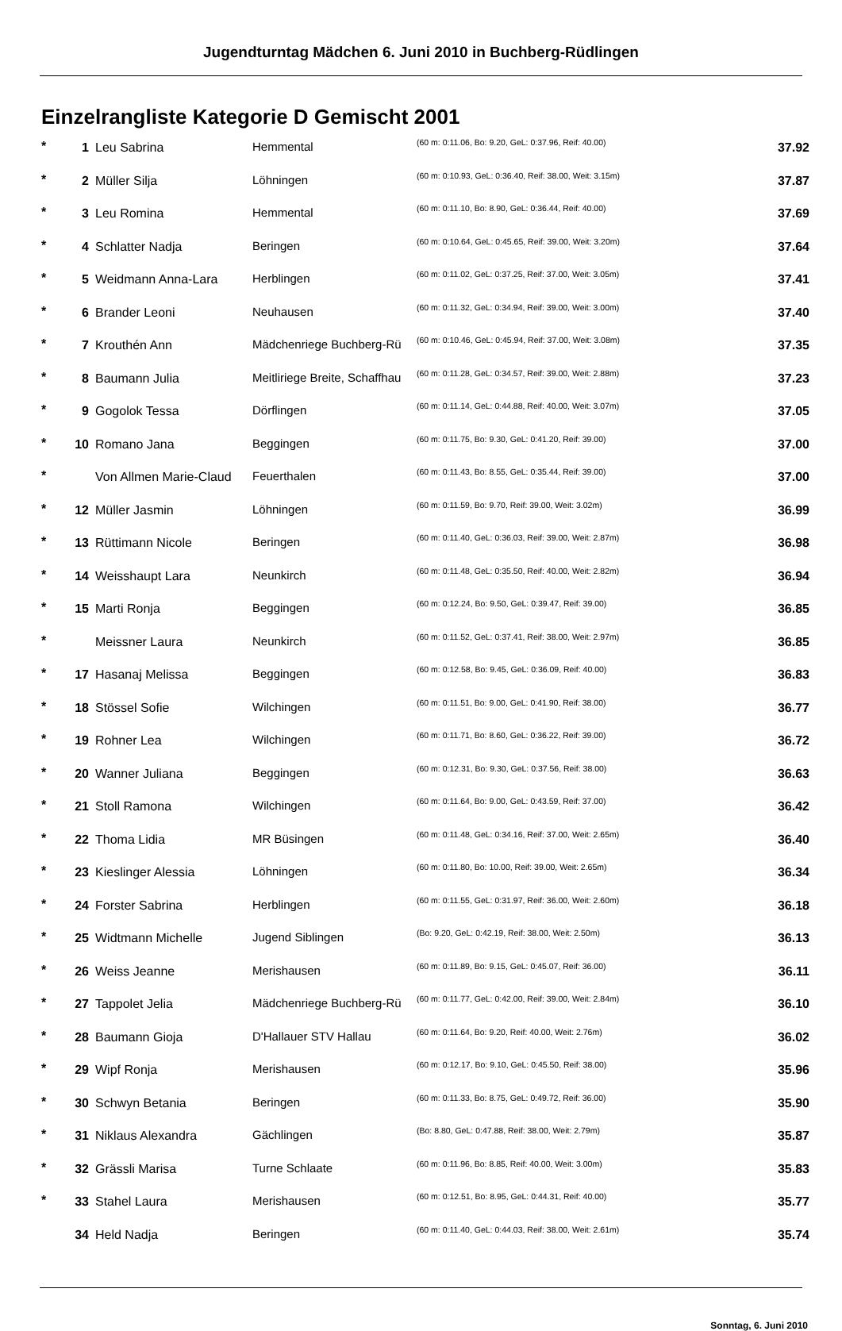Jugendturntag Mädchen 6. Juni 2010 in Buchberg-Rüdlingen
Einzelrangliste Kategorie D Gemischt 2001
| * | 1 | Leu Sabrina | Hemmental | (60 m: 0:11.06, Bo: 9.20, GeL: 0:37.96, Reif: 40.00) | 37.92 |
| * | 2 | Müller Silja | Löhningen | (60 m: 0:10.93, GeL: 0:36.40, Reif: 38.00, Weit: 3.15m) | 37.87 |
| * | 3 | Leu Romina | Hemmental | (60 m: 0:11.10, Bo: 8.90, GeL: 0:36.44, Reif: 40.00) | 37.69 |
| * | 4 | Schlatter Nadja | Beringen | (60 m: 0:10.64, GeL: 0:45.65, Reif: 39.00, Weit: 3.20m) | 37.64 |
| * | 5 | Weidmann Anna-Lara | Herblingen | (60 m: 0:11.02, GeL: 0:37.25, Reif: 37.00, Weit: 3.05m) | 37.41 |
| * | 6 | Brander Leoni | Neuhausen | (60 m: 0:11.32, GeL: 0:34.94, Reif: 39.00, Weit: 3.00m) | 37.40 |
| * | 7 | Krouthén Ann | Mädchenriege Buchberg-Rü | (60 m: 0:10.46, GeL: 0:45.94, Reif: 37.00, Weit: 3.08m) | 37.35 |
| * | 8 | Baumann Julia | Meitliriege Breite, Schaffhau | (60 m: 0:11.28, GeL: 0:34.57, Reif: 39.00, Weit: 2.88m) | 37.23 |
| * | 9 | Gogolok Tessa | Dörflingen | (60 m: 0:11.14, GeL: 0:44.88, Reif: 40.00, Weit: 3.07m) | 37.05 |
| * | 10 | Romano Jana | Beggingen | (60 m: 0:11.75, Bo: 9.30, GeL: 0:41.20, Reif: 39.00) | 37.00 |
| * | | Von Allmen Marie-Claud | Feuerthalen | (60 m: 0:11.43, Bo: 8.55, GeL: 0:35.44, Reif: 39.00) | 37.00 |
| * | 12 | Müller Jasmin | Löhningen | (60 m: 0:11.59, Bo: 9.70, Reif: 39.00, Weit: 3.02m) | 36.99 |
| * | 13 | Rüttimann Nicole | Beringen | (60 m: 0:11.40, GeL: 0:36.03, Reif: 39.00, Weit: 2.87m) | 36.98 |
| * | 14 | Weisshaupt Lara | Neunkirch | (60 m: 0:11.48, GeL: 0:35.50, Reif: 40.00, Weit: 2.82m) | 36.94 |
| * | 15 | Marti Ronja | Beggingen | (60 m: 0:12.24, Bo: 9.50, GeL: 0:39.47, Reif: 39.00) | 36.85 |
| * | | Meissner Laura | Neunkirch | (60 m: 0:11.52, GeL: 0:37.41, Reif: 38.00, Weit: 2.97m) | 36.85 |
| * | 17 | Hasanaj Melissa | Beggingen | (60 m: 0:12.58, Bo: 9.45, GeL: 0:36.09, Reif: 40.00) | 36.83 |
| * | 18 | Stössel Sofie | Wilchingen | (60 m: 0:11.51, Bo: 9.00, GeL: 0:41.90, Reif: 38.00) | 36.77 |
| * | 19 | Rohner Lea | Wilchingen | (60 m: 0:11.71, Bo: 8.60, GeL: 0:36.22, Reif: 39.00) | 36.72 |
| * | 20 | Wanner Juliana | Beggingen | (60 m: 0:12.31, Bo: 9.30, GeL: 0:37.56, Reif: 38.00) | 36.63 |
| * | 21 | Stoll Ramona | Wilchingen | (60 m: 0:11.64, Bo: 9.00, GeL: 0:43.59, Reif: 37.00) | 36.42 |
| * | 22 | Thoma Lidia | MR Büsingen | (60 m: 0:11.48, GeL: 0:34.16, Reif: 37.00, Weit: 2.65m) | 36.40 |
| * | 23 | Kieslinger Alessia | Löhningen | (60 m: 0:11.80, Bo: 10.00, Reif: 39.00, Weit: 2.65m) | 36.34 |
| * | 24 | Forster Sabrina | Herblingen | (60 m: 0:11.55, GeL: 0:31.97, Reif: 36.00, Weit: 2.60m) | 36.18 |
| * | 25 | Widtmann Michelle | Jugend Siblingen | (Bo: 9.20, GeL: 0:42.19, Reif: 38.00, Weit: 2.50m) | 36.13 |
| * | 26 | Weiss Jeanne | Merishausen | (60 m: 0:11.89, Bo: 9.15, GeL: 0:45.07, Reif: 36.00) | 36.11 |
| * | 27 | Tappolet Jelia | Mädchenriege Buchberg-Rü | (60 m: 0:11.77, GeL: 0:42.00, Reif: 39.00, Weit: 2.84m) | 36.10 |
| * | 28 | Baumann Gioja | D'Hallauer STV Hallau | (60 m: 0:11.64, Bo: 9.20, Reif: 40.00, Weit: 2.76m) | 36.02 |
| * | 29 | Wipf Ronja | Merishausen | (60 m: 0:12.17, Bo: 9.10, GeL: 0:45.50, Reif: 38.00) | 35.96 |
| * | 30 | Schwyn Betania | Beringen | (60 m: 0:11.33, Bo: 8.75, GeL: 0:49.72, Reif: 36.00) | 35.90 |
| * | 31 | Niklaus Alexandra | Gächlingen | (Bo: 8.80, GeL: 0:47.88, Reif: 38.00, Weit: 2.79m) | 35.87 |
| * | 32 | Grässli Marisa | Turne Schlaate | (60 m: 0:11.96, Bo: 8.85, Reif: 40.00, Weit: 3.00m) | 35.83 |
| * | 33 | Stahel Laura | Merishausen | (60 m: 0:12.51, Bo: 8.95, GeL: 0:44.31, Reif: 40.00) | 35.77 |
| | 34 | Held Nadja | Beringen | (60 m: 0:11.40, GeL: 0:44.03, Reif: 38.00, Weit: 2.61m) | 35.74 |
Sonntag, 6. Juni 2010